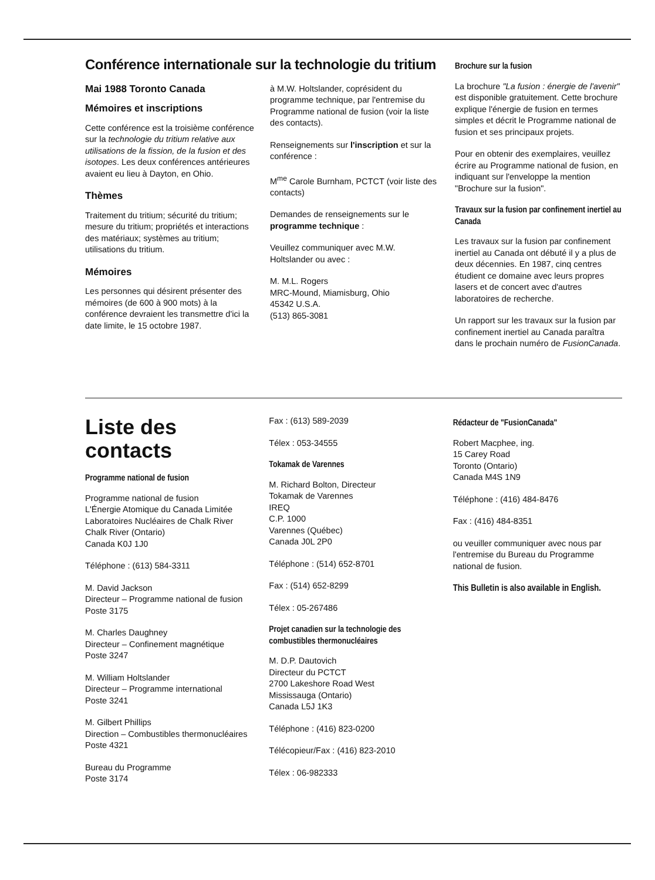Conférence internationale sur la technologie du tritium
Mai 1988 Toronto Canada
Mémoires et inscriptions
Cette conférence est la troisième conférence sur la technologie du tritium relative aux utilisations de la fission, de la fusion et des isotopes. Les deux conférences antérieures avaient eu lieu à Dayton, en Ohio.
Thèmes
Traitement du tritium; sécurité du tritium; mesure du tritium; propriétés et interactions des matériaux; systèmes au tritium; utilisations du tritium.
Mémoires
Les personnes qui désirent présenter des mémoires (de 600 à 900 mots) à la conférence devraient les transmettre d'ici la date limite, le 15 octobre 1987.
à M.W. Holtslander, coprésident du programme technique, par l'entremise du Programme national de fusion (voir la liste des contacts).
Renseignements sur l'inscription et sur la conférence :
M<sup>me</sup> Carole Burnham, PCTCT (voir liste des contacts)
Demandes de renseignements sur le programme technique :
Veuillez communiquer avec M.W. Holtslander ou avec :
M. M.L. Rogers
MRC-Mound, Miamisburg, Ohio
45342 U.S.A.
(513) 865-3081
Brochure sur la fusion
La brochure "La fusion : énergie de l'avenir" est disponible gratuitement. Cette brochure explique l'énergie de fusion en termes simples et décrit le Programme national de fusion et ses principaux projets.
Pour en obtenir des exemplaires, veuillez écrire au Programme national de fusion, en indiquant sur l'enveloppe la mention "Brochure sur la fusion".
Travaux sur la fusion par confinement inertiel au Canada
Les travaux sur la fusion par confinement inertiel au Canada ont débuté il y a plus de deux décennies. En 1987, cinq centres étudient ce domaine avec leurs propres lasers et de concert avec d'autres laboratoires de recherche.
Un rapport sur les travaux sur la fusion par confinement inertiel au Canada paraîtra dans le prochain numéro de FusionCanada.
Liste des contacts
Programme national de fusion
Programme national de fusion
L'Énergie Atomique du Canada Limitée
Laboratoires Nucléaires de Chalk River
Chalk River (Ontario)
Canada K0J 1J0
Téléphone : (613) 584-3311
M. David Jackson
Directeur – Programme national de fusion
Poste 3175
M. Charles Daughney
Directeur – Confinement magnétique
Poste 3247
M. William Holtslander
Directeur – Programme international
Poste 3241
M. Gilbert Phillips
Direction – Combustibles thermonucléaires
Poste 4321
Bureau du Programme
Poste 3174
Fax : (613) 589-2039
Télex : 053-34555
Tokamak de Varennes
M. Richard Bolton, Directeur
Tokamak de Varennes
IREQ
C.P. 1000
Varennes (Québec)
Canada J0L 2P0
Téléphone : (514) 652-8701
Fax : (514) 652-8299
Télex : 05-267486
Projet canadien sur la technologie des combustibles thermonucléaires
M. D.P. Dautovich
Directeur du PCTCT
2700 Lakeshore Road West
Mississauga (Ontario)
Canada L5J 1K3
Téléphone : (416) 823-0200
Télécopieur/Fax : (416) 823-2010
Télex : 06-982333
Rédacteur de "FusionCanada"
Robert Macphee, ing.
15 Carey Road
Toronto (Ontario)
Canada M4S 1N9
Téléphone : (416) 484-8476
Fax : (416) 484-8351
ou veuiller communiquer avec nous par l'entremise du Bureau du Programme national de fusion.
This Bulletin is also available in English.